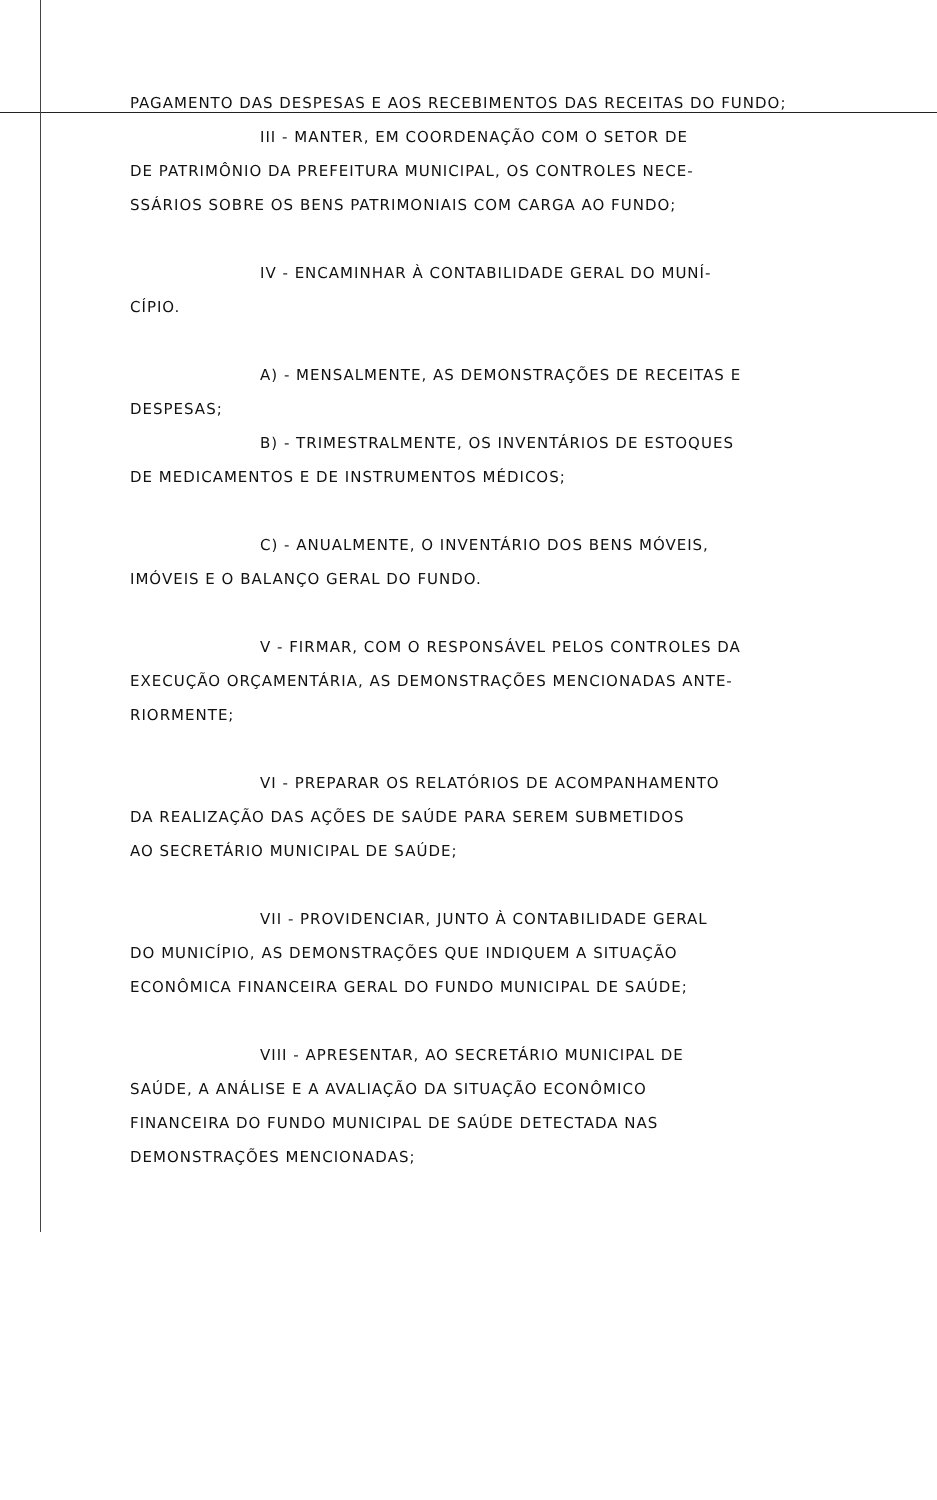PAGAMENTO DAS DESPESAS E AOS RECEBIMENTOS DAS RECEITAS DO FUNDO;
III - MANTER, EM COORDENAÇÃO COM O SETOR DE
DE PATRIMÔNIO DA PREFEITURA MUNICIPAL, OS CONTROLES NECE-
SSÁRIOS SOBRE OS BENS PATRIMONIAIS COM CARGA AO FUNDO;
IV - ENCAMINHAR À CONTABILIDADE GERAL DO MUNÍ-
CÍPIO.
A) - MENSALMENTE, AS DEMONSTRAÇÕES DE RECEITAS E
DESPESAS;
B) - TRIMESTRALMENTE, OS INVENTÁRIOS DE ESTOQUES
DE MEDICAMENTOS E DE INSTRUMENTOS MÉDICOS;
C) - ANUALMENTE, O INVENTÁRIO DOS BENS MÓVEIS,
IMÓVEIS E O BALANÇO GERAL DO FUNDO.
V - FIRMAR, COM O RESPONSÁVEL PELOS CONTROLES DA
EXECUÇÃO ORÇAMENTÁRIA, AS DEMONSTRAÇÕES MENCIONADAS ANTE-
RIORMENTE;
VI - PREPARAR OS RELATÓRIOS DE ACOMPANHAMENTO
DA REALIZAÇÃO DAS AÇÕES DE SAÚDE PARA SEREM SUBMETIDOS
AO SECRETÁRIO MUNICIPAL DE SAÚDE;
VII - PROVIDENCIAR, JUNTO À CONTABILIDADE GERAL
DO MUNICÍPIO, AS DEMONSTRAÇÕES QUE INDIQUEM A SITUAÇÃO
ECONÔMICA FINANCEIRA GERAL DO FUNDO MUNICIPAL DE SAÚDE;
VIII - APRESENTAR, AO SECRETÁRIO MUNICIPAL DE
SAÚDE, A ANÁLISE E A AVALIAÇÃO DA SITUAÇÃO ECONÔMICO
FINANCEIRA DO FUNDO MUNICIPAL DE SAÚDE DETECTADA NAS
DEMONSTRAÇÕES MENCIONADAS;